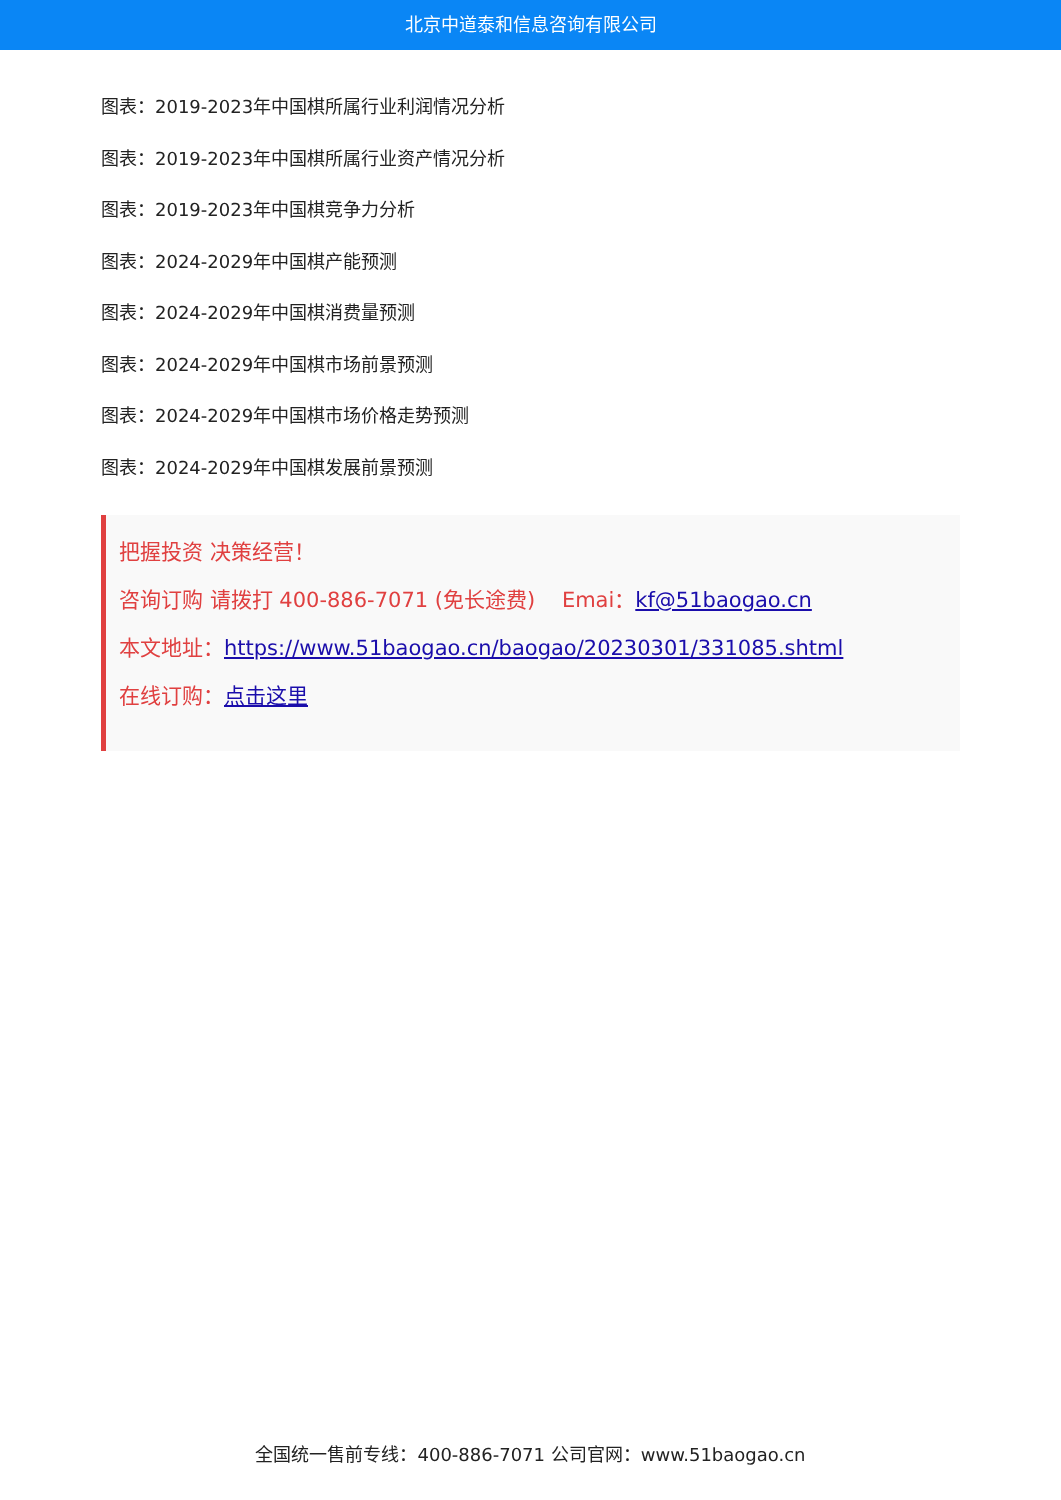北京中道泰和信息咨询有限公司
图表：2019-2023年中国棋所属行业利润情况分析
图表：2019-2023年中国棋所属行业资产情况分析
图表：2019-2023年中国棋竞争力分析
图表：2024-2029年中国棋产能预测
图表：2024-2029年中国棋消费量预测
图表：2024-2029年中国棋市场前景预测
图表：2024-2029年中国棋市场价格走势预测
图表：2024-2029年中国棋发展前景预测
把握投资 决策经营！
咨询订购 请拨打 400-886-7071 (免长途费) Emai：kf@51baogao.cn
本文地址：https://www.51baogao.cn/baogao/20230301/331085.shtml
在线订购：点击这里
全国统一售前专线：400-886-7071 公司官网：www.51baogao.cn